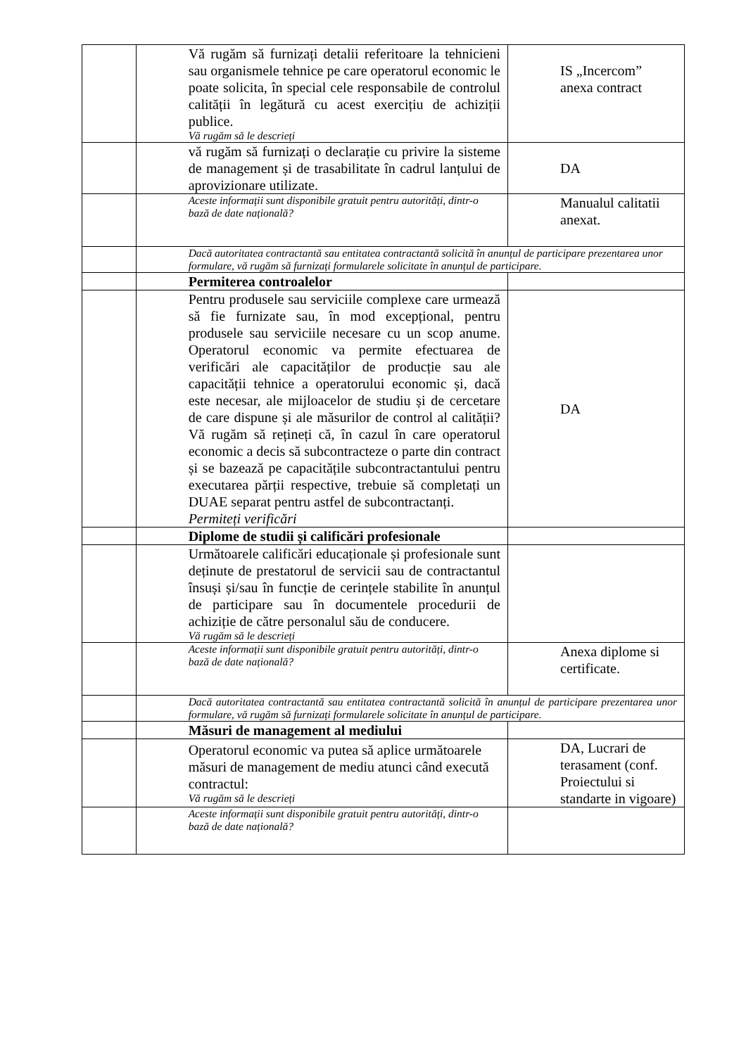| | Vă rugăm să furnizați detalii referitoare la tehnicieni sau organismele tehnice pe care operatorul economic le poate solicita, în special cele responsabile de controlul calității în legătură cu acest exercițiu de achiziții publice. Vă rugăm să le descrieți | IS „Incercom” anexa contract |
| | vă rugăm să furnizați o declarație cu privire la sisteme de management și de trasabilitate în cadrul lanțului de aprovizionare utilizate. | DA |
| | Aceste informații sunt disponibile gratuit pentru autorități, dintr-o bază de date națională? | Manualul calitatii anexat. |
| | Dacă autoritatea contractantă sau entitatea contractantă solicită în anunțul de participare prezentarea unor formulare, vă rugăm să furnizați formularele solicitate în anunțul de participare. | |
| | Permiterea controalelor | |
| | Pentru produsele sau serviciile complexe care urmează să fie furnizate sau, în mod excepțional, pentru produsele sau serviciile necesare cu un scop anume. Operatorul economic va permite efectuarea de verificări ale capacităților de producție sau ale capacității tehnice a operatorului economic și, dacă este necesar, ale mijloacelor de studiu și de cercetare de care dispune și ale măsurilor de control al calității? Vă rugăm să rețineți că, în cazul în care operatorul economic a decis să subcontracteze o parte din contract și se bazează pe capacitățile subcontractantului pentru executarea părții respective, trebuie să completați un DUAE separat pentru astfel de subcontractanți. Permiteți verificări | DA |
| | Diplome de studii și calificări profesionale | |
| | Următoarele calificări educaționale și profesionale sunt deținute de prestatorul de servicii sau de contractantul însuși și/sau în funcție de cerințele stabilite în anunțul de participare sau în documentele procedurii de achiziție de către personalul său de conducere. Vă rugăm să le descrieți | |
| | Aceste informații sunt disponibile gratuit pentru autorități, dintr-o bază de date națională? | Anexa diplome si certificate. |
| | Dacă autoritatea contractantă sau entitatea contractantă solicită în anunțul de participare prezentarea unor formulare, vă rugăm să furnizați formularele solicitate în anunțul de participare. | |
| | Măsuri de management al mediului | |
| | Operatorul economic va putea să aplice următoarele măsuri de management de mediu atunci când execută contractul: Vă rugăm să le descrieți | DA, Lucrari de terasament (conf. Proiectului si standarte in vigoare) |
| | Aceste informații sunt disponibile gratuit pentru autorități, dintr-o bază de date națională? | |